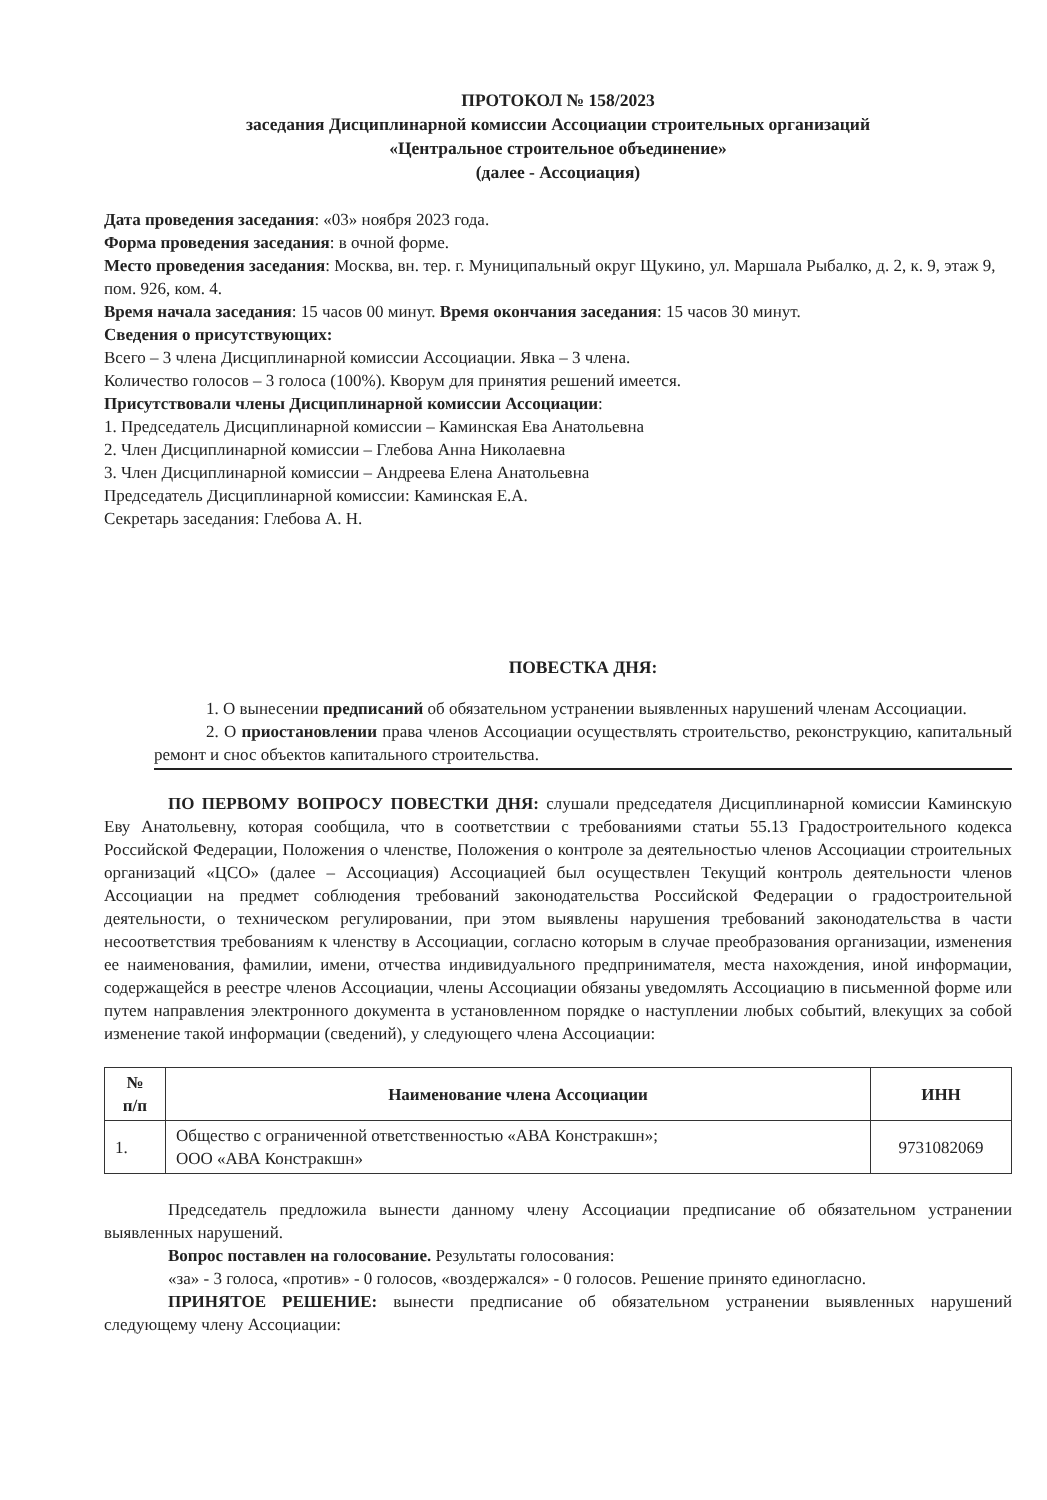ПРОТОКОЛ № 158/2023
заседания Дисциплинарной комиссии Ассоциации строительных организаций
«Центральное строительное объединение»
(далее - Ассоциация)
Дата проведения заседания: «03» ноября 2023 года.
Форма проведения заседания: в очной форме.
Место проведения заседания: Москва, вн. тер. г. Муниципальный округ Щукино, ул. Маршала Рыбалко, д. 2, к. 9, этаж 9, пом. 926, ком. 4.
Время начала заседания: 15 часов 00 минут. Время окончания заседания: 15 часов 30 минут.
Сведения о присутствующих:
Всего – 3 члена Дисциплинарной комиссии Ассоциации. Явка – 3 члена.
Количество голосов – 3 голоса (100%). Кворум для принятия решений имеется.
Присутствовали члены Дисциплинарной комиссии Ассоциации:
1. Председатель Дисциплинарной комиссии – Каминская Ева Анатольевна
2. Член Дисциплинарной комиссии – Глебова Анна Николаевна
3. Член Дисциплинарной комиссии – Андреева Елена Анатольевна
Председатель Дисциплинарной комиссии: Каминская Е.А.
Секретарь заседания: Глебова А. Н.
ПОВЕСТКА ДНЯ:
1. О вынесении предписаний об обязательном устранении выявленных нарушений членам Ассоциации.
2. О приостановлении права членов Ассоциации осуществлять строительство, реконструкцию, капитальный ремонт и снос объектов капитального строительства.
ПО ПЕРВОМУ ВОПРОСУ ПОВЕСТКИ ДНЯ: слушали председателя Дисциплинарной комиссии Каминскую Еву Анатольевну, которая сообщила, что в соответствии с требованиями статьи 55.13 Градостроительного кодекса Российской Федерации, Положения о членстве, Положения о контроле за деятельностью членов Ассоциации строительных организаций «ЦСО» (далее – Ассоциация) Ассоциацией был осуществлен Текущий контроль деятельности членов Ассоциации на предмет соблюдения требований законодательства Российской Федерации о градостроительной деятельности, о техническом регулировании, при этом выявлены нарушения требований законодательства в части несоответствия требованиям к членству в Ассоциации, согласно которым в случае преобразования организации, изменения ее наименования, фамилии, имени, отчества индивидуального предпринимателя, места нахождения, иной информации, содержащейся в реестре членов Ассоциации, члены Ассоциации обязаны уведомлять Ассоциацию в письменной форме или путем направления электронного документа в установленном порядке о наступлении любых событий, влекущих за собой изменение такой информации (сведений), у следующего члена Ассоциации:
| № п/п | Наименование члена Ассоциации | ИНН |
| --- | --- | --- |
| 1. | Общество с ограниченной ответственностью «АВА Констракшн»; ООО «АВА Констракшн» | 9731082069 |
Председатель предложила вынести данному члену Ассоциации предписание об обязательном устранении выявленных нарушений.
Вопрос поставлен на голосование. Результаты голосования:
«за» - 3 голоса, «против» - 0 голосов, «воздержался» - 0 голосов. Решение принято единогласно.
ПРИНЯТОЕ РЕШЕНИЕ: вынести предписание об обязательном устранении выявленных нарушений следующему члену Ассоциации: